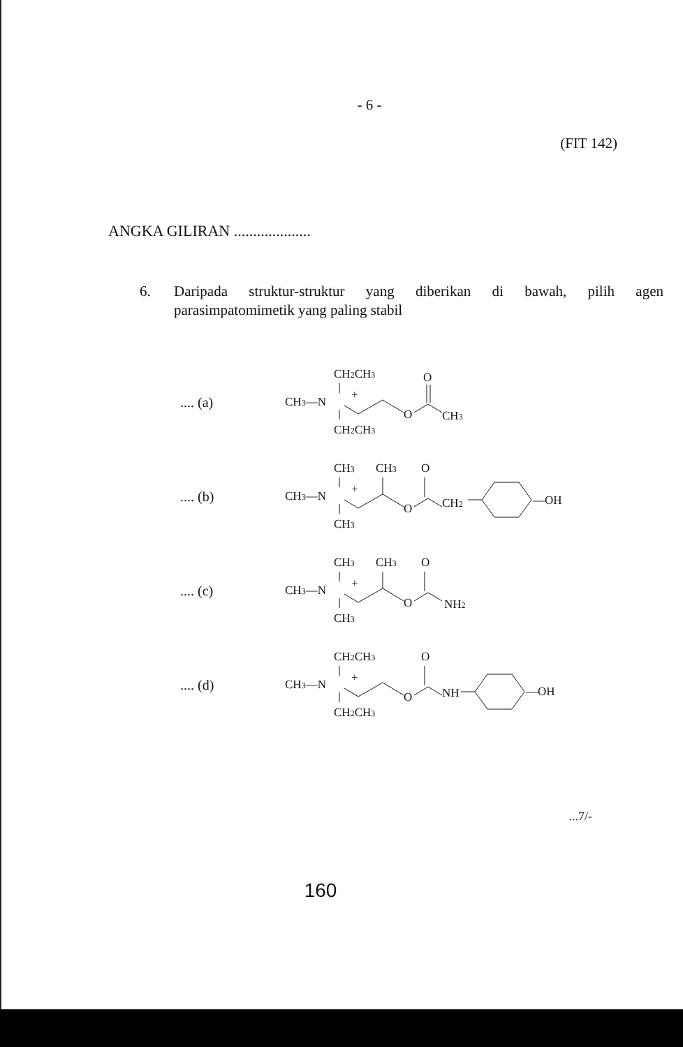- 6 -
(FIT 142)
ANGKA GILIRAN ....................
6. Daripada struktur-struktur yang diberikan di bawah, pilih agen parasimpatomimetik yang paling stabil
.... (a)
CH2CH3
CH3—N
+
CH2CH3
O
O
CH3
.... (b)
CH3
CH3
O
CH3—N
+
CH3
O
CH2
—OH
.... (c)
CH3
CH3
O
CH3—N
+
CH3
O
NH2
.... (d)
CH2CH3
O
CH3—N
+
CH2CH3
O
NH
—OH
...7/-
160